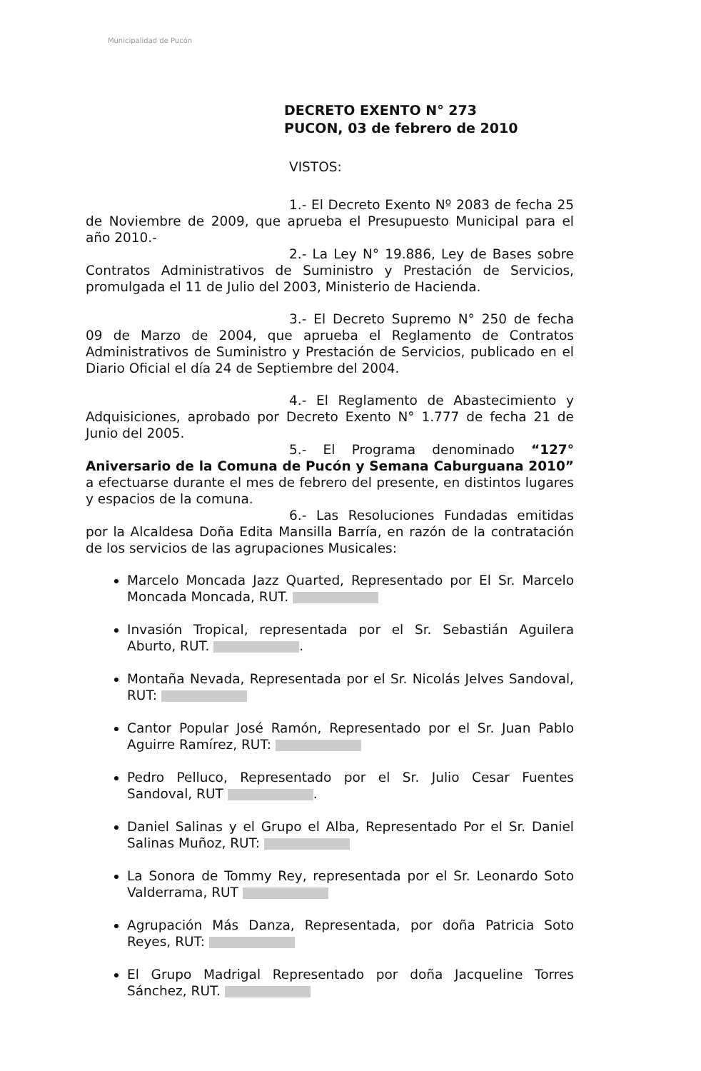Municipalidad de Pucón
DECRETO EXENTO N° 273
PUCON, 03 de febrero de 2010
VISTOS:
1.- El Decreto Exento Nº 2083 de fecha 25 de Noviembre de 2009, que aprueba el Presupuesto Municipal para el año 2010.-
2.- La Ley N° 19.886, Ley de Bases sobre Contratos Administrativos de Suministro y Prestación de Servicios, promulgada el 11 de Julio del 2003, Ministerio de Hacienda.
3.- El Decreto Supremo N° 250 de fecha 09 de Marzo de 2004, que aprueba el Reglamento de Contratos Administrativos de Suministro y Prestación de Servicios, publicado en el Diario Oficial el día 24 de Septiembre del 2004.
4.- El Reglamento de Abastecimiento y Adquisiciones, aprobado por Decreto Exento N° 1.777 de fecha 21 de Junio del 2005.
5.- El Programa denominado “127° Aniversario de la Comuna de Pucón y Semana Caburguana 2010” a efectuarse durante el mes de febrero del presente, en distintos lugares y espacios de la comuna.
6.- Las Resoluciones Fundadas emitidas por la Alcaldesa Doña Edita Mansilla Barría, en razón de la contratación de los servicios de las agrupaciones Musicales:
Marcelo Moncada Jazz Quarted, Representado por El Sr. Marcelo Moncada Moncada, RUT.
Invasión Tropical, representada por el Sr. Sebastián Aguilera Aburto, RUT. .
Montaña Nevada, Representada por el Sr. Nicolás Jelves Sandoval, RUT:
Cantor Popular José Ramón, Representado por el Sr. Juan Pablo Aguirre Ramírez, RUT:
Pedro Pelluco, Representado por el Sr. Julio Cesar Fuentes Sandoval, RUT .
Daniel Salinas y el Grupo el Alba, Representado Por el Sr. Daniel Salinas Muñoz, RUT:
La Sonora de Tommy Rey, representada por el Sr. Leonardo Soto Valderrama, RUT
Agrupación Más Danza, Representada, por doña Patricia Soto Reyes, RUT:
El Grupo Madrigal Representado por doña Jacqueline Torres Sánchez, RUT.